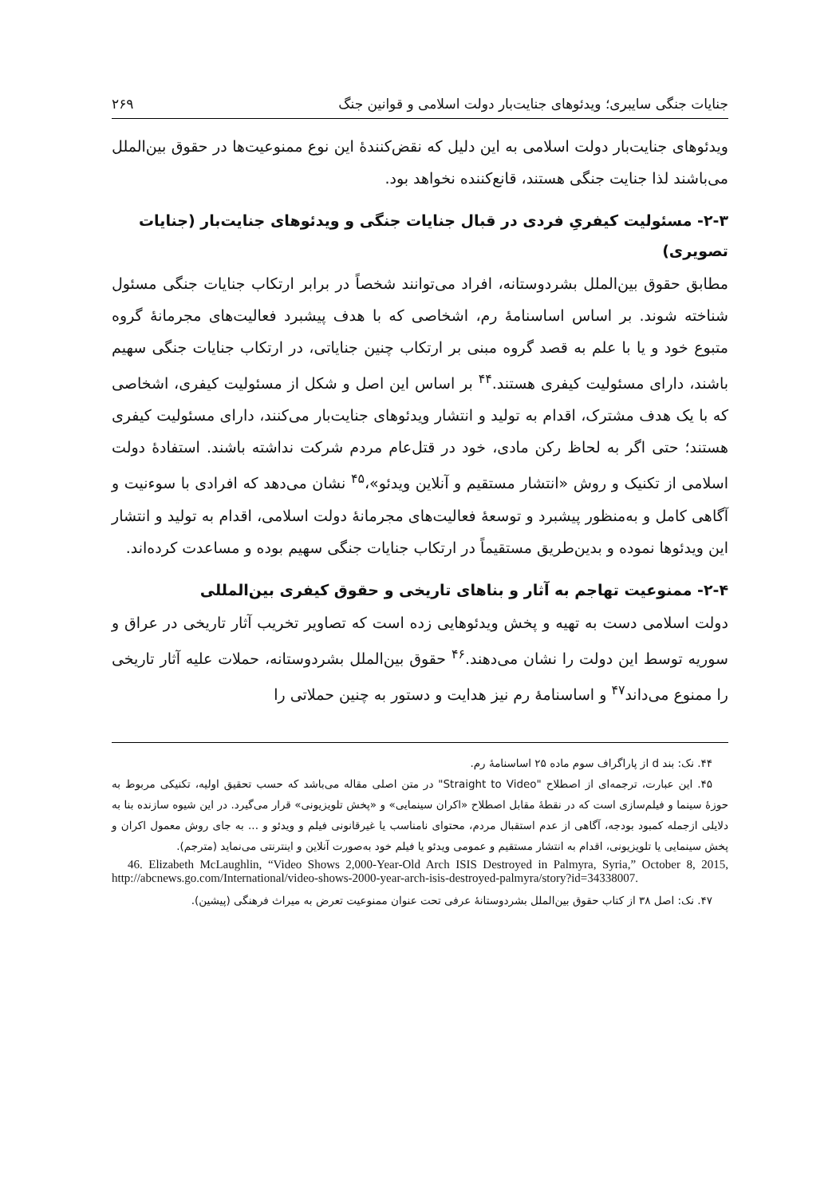جنایات جنگی سایبری؛ ویدئوهای جنایت‌بار دولت اسلامی و قوانین جنگ ۲۶۹
ویدئوهای جنایت‌بار دولت اسلامی به این دلیل که نقض‌کنندهٔ این نوع ممنوعیت‌ها در حقوق بین‌الملل می‌باشند لذا جنایت جنگی هستند، قانع‌کننده نخواهد بود.
۲-۳- مسئولیت کیفریِ فردی در قبال جنایات جنگی و ویدئوهای جنایت‌بار (جنایات تصویری)
مطابق حقوق بین‌الملل بشردوستانه، افراد می‌توانند شخصاً در برابر ارتکاب جنایات جنگی مسئول شناخته شوند. بر اساس اساسنامهٔ رم، اشخاصی که با هدف پیشبرد فعالیت‌های مجرمانهٔ گروه متبوع خود و یا با علم به قصد گروه مبنی بر ارتکاب چنین جنایاتی، در ارتکاب جنایات جنگی سهیم باشند، دارای مسئولیت کیفری هستند.<sup>۴۴</sup> بر اساس این اصل و شکل از مسئولیت کیفری، اشخاصی که با یک هدف مشترک، اقدام به تولید و انتشار ویدئوهای جنایت‌بار می‌کنند، دارای مسئولیت کیفری هستند؛ حتی اگر به لحاظ رکن مادی، خود در قتل‌عام مردم شرکت نداشته باشند. استفادهٔ دولت اسلامی از تکنیک و روش «انتشار مستقیم و آنلاین ویدئو»،<sup>۴۵</sup> نشان می‌دهد که افرادی با سوءنیت و آگاهی کامل و به‌منظور پیشبرد و توسعهٔ فعالیت‌های مجرمانهٔ دولت اسلامی، اقدام به تولید و انتشار این ویدئوها نموده و بدین‌طریق مستقیماً در ارتکاب جنایات جنگی سهیم بوده و مساعدت کرده‌اند.
۲-۴- ممنوعیت تهاجم به آثار و بناهای تاریخی و حقوق کیفری بین‌المللی
دولت اسلامی دست به تهیه و پخش ویدئوهایی زده است که تصاویر تخریب آثار تاریخی در عراق و سوریه توسط این دولت را نشان می‌دهند.<sup>۴۶</sup> حقوق بین‌الملل بشردوستانه، حملات علیه آثار تاریخی را ممنوع می‌داند<sup>۴۷</sup> و اساسنامهٔ رم نیز هدایت و دستور به چنین حملاتی را
۴۴. نک: بند d از پاراگراف سوم ماده ۲۵ اساسنامهٔ رم.
۴۵. این عبارت، ترجمه‌ای از اصطلاح "Straight to Video" در متن اصلی مقاله می‌باشد که حسب تحقیق اولیه، تکنیکی مربوط به حوزهٔ سینما و فیلم‌سازی است که در نقطهٔ مقابل اصطلاح «اکران سینمایی» و «پخش تلویزیونی» قرار می‌گیرد. در این شیوه سازنده بنا به دلایلی ازجمله کمبود بودجه، آگاهی از عدم استقبال مردم، محتوای نامناسب یا غیرقانونی فیلم و ویدئو و ... به جای روش معمول اکران و پخش سینمایی یا تلویزیونی، اقدام به انتشار مستقیم و عمومی ویدئو یا فیلم خود به‌صورت آنلاین و اینترنتی می‌نماید (مترجم).
46. Elizabeth McLaughlin, “Video Shows 2,000-Year-Old Arch ISIS Destroyed in Palmyra, Syria,” October 8, 2015, http://abcnews.go.com/International/video-shows-2000-year-arch-isis-destroyed-palmyra/story?id=34338007.
۴۷. نک: اصل ۳۸ از کتاب حقوق بین‌الملل بشردوستانهٔ عرفی تحت عنوان ممنوعیت تعرض به میراث فرهنگی (پیشین).